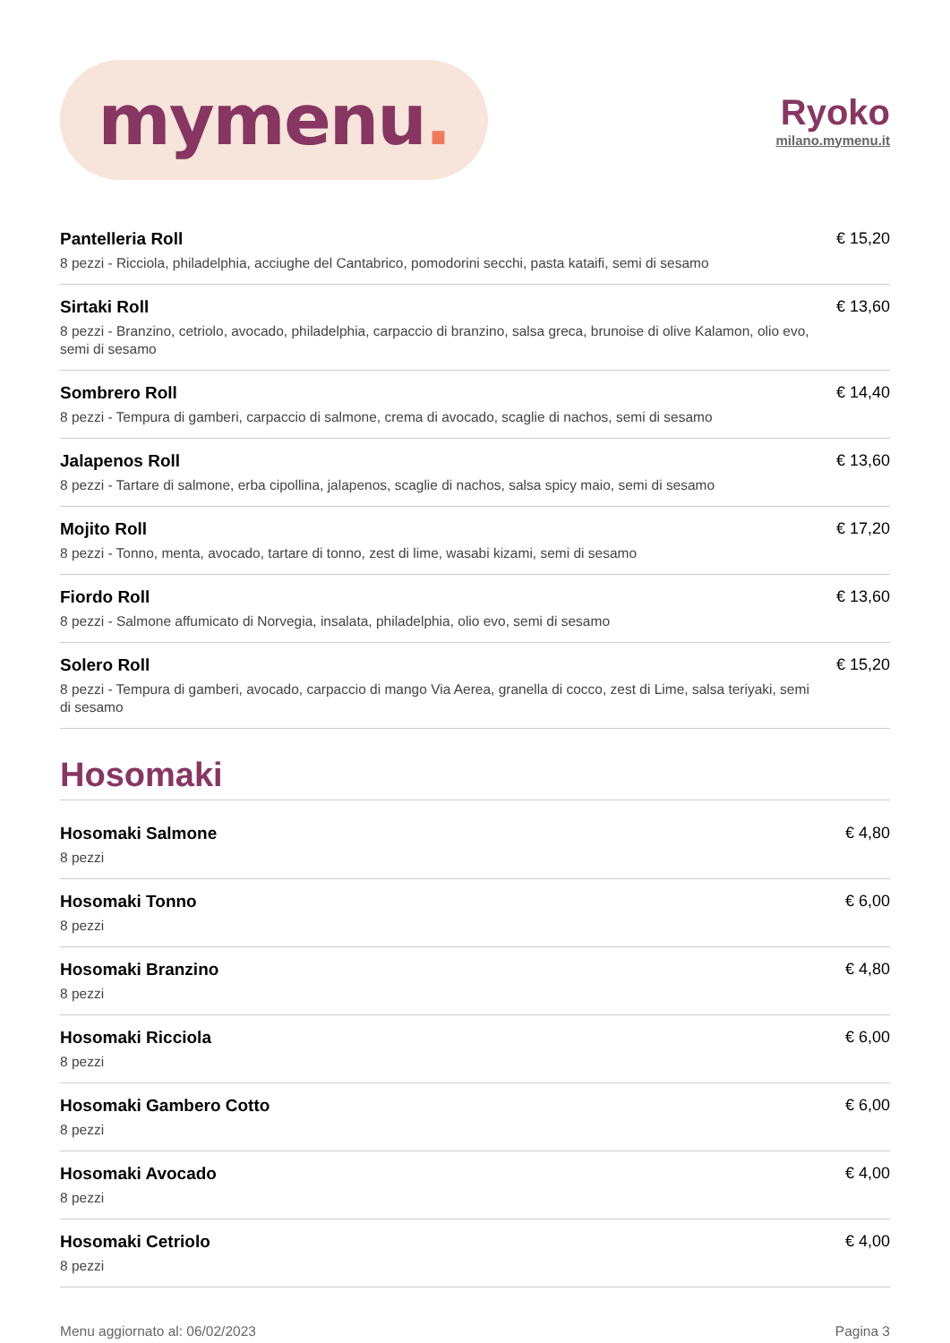mymenu.
Ryoko
milano.mymenu.it
Pantelleria Roll
8 pezzi - Ricciola, philadelphia, acciughe del Cantabrico, pomodorini secchi, pasta kataifi, semi di sesamo
€ 15,20
Sirtaki Roll
8 pezzi - Branzino, cetriolo, avocado, philadelphia, carpaccio di branzino, salsa greca, brunoise di olive Kalamon, olio evo, semi di sesamo
€ 13,60
Sombrero Roll
8 pezzi - Tempura di gamberi, carpaccio di salmone, crema di avocado, scaglie di nachos, semi di sesamo
€ 14,40
Jalapenos Roll
8 pezzi - Tartare di salmone, erba cipollina, jalapenos, scaglie di nachos, salsa spicy maio, semi di sesamo
€ 13,60
Mojito Roll
8 pezzi - Tonno, menta, avocado, tartare di tonno, zest di lime, wasabi kizami, semi di sesamo
€ 17,20
Fiordo Roll
8 pezzi - Salmone affumicato di Norvegia, insalata, philadelphia, olio evo, semi di sesamo
€ 13,60
Solero Roll
8 pezzi - Tempura di gamberi, avocado, carpaccio di mango Via Aerea, granella di cocco, zest di Lime, salsa teriyaki, semi di sesamo
€ 15,20
Hosomaki
Hosomaki Salmone
8 pezzi
€ 4,80
Hosomaki Tonno
8 pezzi
€ 6,00
Hosomaki Branzino
8 pezzi
€ 4,80
Hosomaki Ricciola
8 pezzi
€ 6,00
Hosomaki Gambero Cotto
8 pezzi
€ 6,00
Hosomaki Avocado
8 pezzi
€ 4,00
Hosomaki Cetriolo
8 pezzi
€ 4,00
Menu aggiornato al: 06/02/2023 Pagina 3